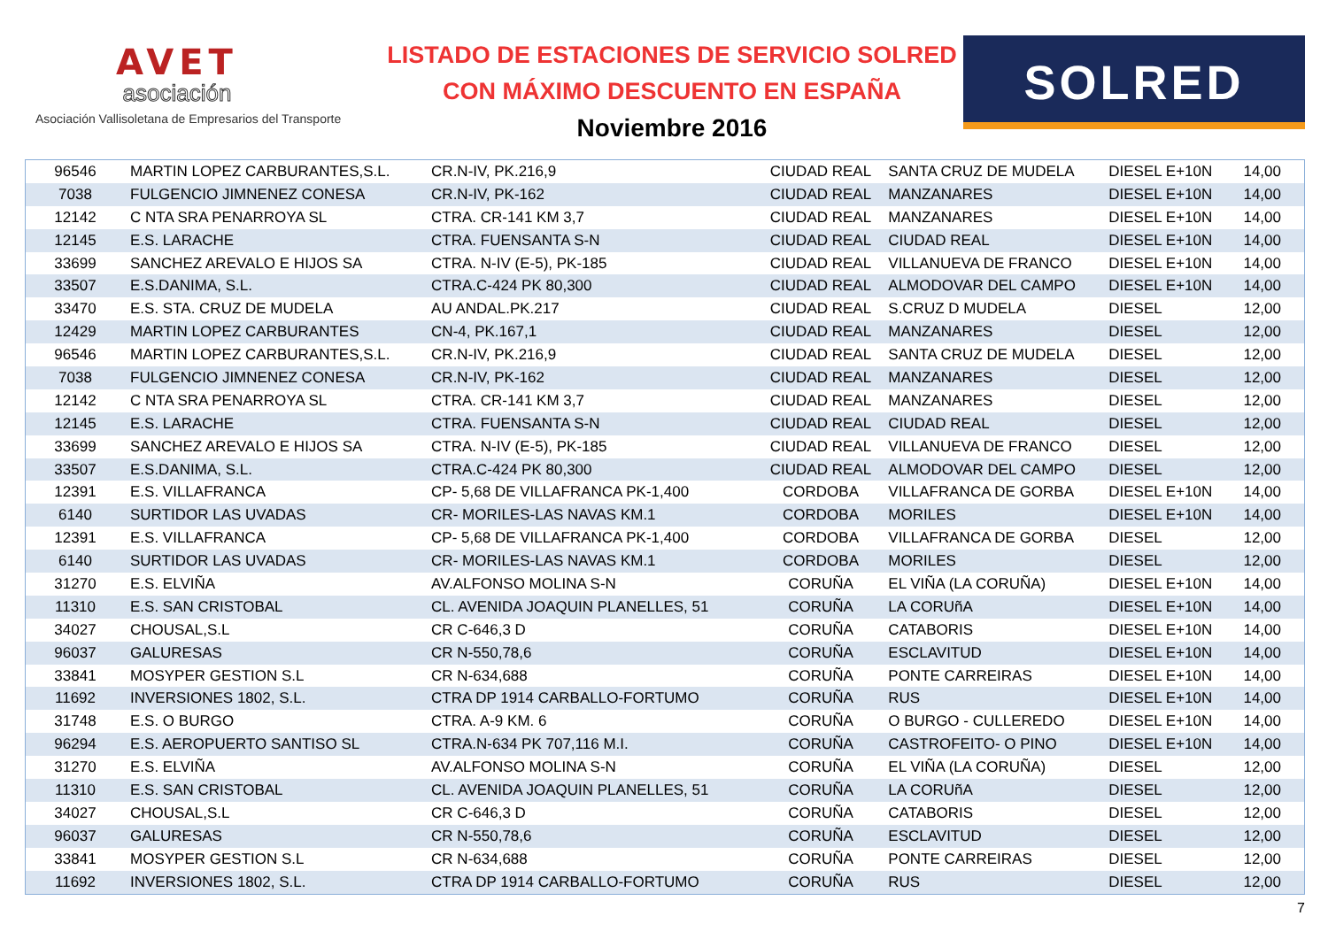AVET
asociación
Asociación Vallisoletana de Empresarios del Transporte
LISTADO DE ESTACIONES DE SERVICIO SOLRED
CON MÁXIMO DESCUENTO EN ESPAÑA
Noviembre 2016
SOLRED
| 96546 | MARTIN LOPEZ CARBURANTES,S.L. | CR.N-IV, PK.216,9 | | CIUDAD REAL | SANTA CRUZ DE MUDELA | DIESEL E+10N | 14,00 |
| 7038 | FULGENCIO JIMNENEZ CONESA | CR.N-IV, PK-162 | | CIUDAD REAL | MANZANARES | DIESEL E+10N | 14,00 |
| 12142 | C NTA SRA PENARROYA SL | CTRA. CR-141 KM 3,7 | | CIUDAD REAL | MANZANARES | DIESEL E+10N | 14,00 |
| 12145 | E.S. LARACHE | CTRA. FUENSANTA S-N | | CIUDAD REAL | CIUDAD REAL | DIESEL E+10N | 14,00 |
| 33699 | SANCHEZ AREVALO E HIJOS SA | CTRA. N-IV (E-5), PK-185 | | CIUDAD REAL | VILLANUEVA DE FRANCO | DIESEL E+10N | 14,00 |
| 33507 | E.S.DANIMA, S.L. | CTRA.C-424 PK 80,300 | | CIUDAD REAL | ALMODOVAR DEL CAMPO | DIESEL E+10N | 14,00 |
| 33470 | E.S. STA. CRUZ DE MUDELA | AU ANDAL.PK.217 | | CIUDAD REAL | S.CRUZ D MUDELA | DIESEL | 12,00 |
| 12429 | MARTIN LOPEZ CARBURANTES | CN-4, PK.167,1 | | CIUDAD REAL | MANZANARES | DIESEL | 12,00 |
| 96546 | MARTIN LOPEZ CARBURANTES,S.L. | CR.N-IV, PK.216,9 | | CIUDAD REAL | SANTA CRUZ DE MUDELA | DIESEL | 12,00 |
| 7038 | FULGENCIO JIMNENEZ CONESA | CR.N-IV, PK-162 | | CIUDAD REAL | MANZANARES | DIESEL | 12,00 |
| 12142 | C NTA SRA PENARROYA SL | CTRA. CR-141 KM 3,7 | | CIUDAD REAL | MANZANARES | DIESEL | 12,00 |
| 12145 | E.S. LARACHE | CTRA. FUENSANTA S-N | | CIUDAD REAL | CIUDAD REAL | DIESEL | 12,00 |
| 33699 | SANCHEZ AREVALO E HIJOS SA | CTRA. N-IV (E-5), PK-185 | | CIUDAD REAL | VILLANUEVA DE FRANCO | DIESEL | 12,00 |
| 33507 | E.S.DANIMA, S.L. | CTRA.C-424 PK 80,300 | | CIUDAD REAL | ALMODOVAR DEL CAMPO | DIESEL | 12,00 |
| 12391 | E.S. VILLAFRANCA | CP- 5,68 DE VILLAFRANCA PK-1,400 | | CORDOBA | VILLAFRANCA DE GORBA | DIESEL E+10N | 14,00 |
| 6140 | SURTIDOR LAS UVADAS | CR- MORILES-LAS NAVAS KM.1 | | CORDOBA | MORILES | DIESEL E+10N | 14,00 |
| 12391 | E.S. VILLAFRANCA | CP- 5,68 DE VILLAFRANCA PK-1,400 | | CORDOBA | VILLAFRANCA DE GORBA | DIESEL | 12,00 |
| 6140 | SURTIDOR LAS UVADAS | CR- MORILES-LAS NAVAS KM.1 | | CORDOBA | MORILES | DIESEL | 12,00 |
| 31270 | E.S. ELVIÑA | AV.ALFONSO MOLINA S-N | | CORUÑA | EL VIÑA (LA CORUÑA) | DIESEL E+10N | 14,00 |
| 11310 | E.S. SAN CRISTOBAL | CL. AVENIDA JOAQUIN PLANELLES, 51 | | CORUÑA | LA CORUñA | DIESEL E+10N | 14,00 |
| 34027 | CHOUSAL,S.L | CR C-646,3 D | | CORUÑA | CATABORIS | DIESEL E+10N | 14,00 |
| 96037 | GALURESAS | CR N-550,78,6 | | CORUÑA | ESCLAVITUD | DIESEL E+10N | 14,00 |
| 33841 | MOSYPER GESTION S.L | CR N-634,688 | | CORUÑA | PONTE CARREIRAS | DIESEL E+10N | 14,00 |
| 11692 | INVERSIONES 1802, S.L. | CTRA DP 1914 CARBALLO-FORTUMO | | CORUÑA | RUS | DIESEL E+10N | 14,00 |
| 31748 | E.S. O BURGO | CTRA. A-9 KM. 6 | | CORUÑA | O BURGO - CULLEREDO | DIESEL E+10N | 14,00 |
| 96294 | E.S. AEROPUERTO SANTISO SL | CTRA.N-634 PK 707,116 M.I. | | CORUÑA | CASTROFEITO- O PINO | DIESEL E+10N | 14,00 |
| 31270 | E.S. ELVIÑA | AV.ALFONSO MOLINA S-N | | CORUÑA | EL VIÑA (LA CORUÑA) | DIESEL | 12,00 |
| 11310 | E.S. SAN CRISTOBAL | CL. AVENIDA JOAQUIN PLANELLES, 51 | | CORUÑA | LA CORUñA | DIESEL | 12,00 |
| 34027 | CHOUSAL,S.L | CR C-646,3 D | | CORUÑA | CATABORIS | DIESEL | 12,00 |
| 96037 | GALURESAS | CR N-550,78,6 | | CORUÑA | ESCLAVITUD | DIESEL | 12,00 |
| 33841 | MOSYPER GESTION S.L | CR N-634,688 | | CORUÑA | PONTE CARREIRAS | DIESEL | 12,00 |
| 11692 | INVERSIONES 1802, S.L. | CTRA DP 1914 CARBALLO-FORTUMO | | CORUÑA | RUS | DIESEL | 12,00 |
7